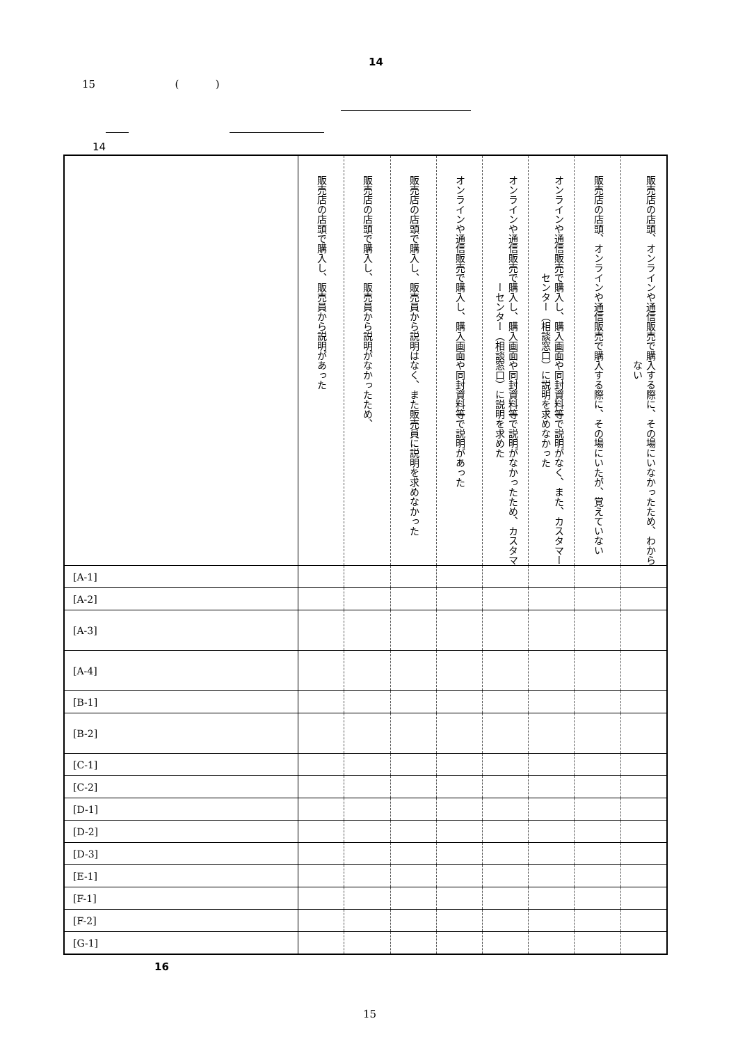14
15 ( )
14
| | 販売店の店頭で購入し、販売員から説明があった | 販売店の店頭で購入し、販売員から説明がなかったため、 | 販売店の店頭で購入し、販売員から説明はなく、また販売員に説明を求めなかった | オンラインや通信販売で購入し、購入画面や同封資料等で説明があった | オンラインや通信販売で購入し、購入画面や同封資料等で説明がなかったため、カスタマーセンター（相談窓口）に説明を求めた | オンラインや通信販売で購入し、購入画面や同封資料等で説明がなく、また、カスタマーセンター（相談窓口）に説明を求めなかった | 販売店の店頭、オンラインや通信販売で購入する際に、その場にいたが、覚えていない | 販売店の店頭、オンラインや通信販売で購入する際に、その場にいなかったため、わからない |
| --- | --- | --- | --- | --- | --- | --- | --- | --- |
| [A-1] | | | | | | | | |
| [A-2] | | | | | | | | |
| [A-3] | | | | | | | | |
| [A-4] | | | | | | | | |
| [B-1] | | | | | | | | |
| [B-2] | | | | | | | | |
| [C-1] | | | | | | | | |
| [C-2] | | | | | | | | |
| [D-1] | | | | | | | | |
| [D-2] | | | | | | | | |
| [D-3] | | | | | | | | |
| [E-1] | | | | | | | | |
| [F-1] | | | | | | | | |
| [F-2] | | | | | | | | |
| [G-1] | | | | | | | | |
16
15